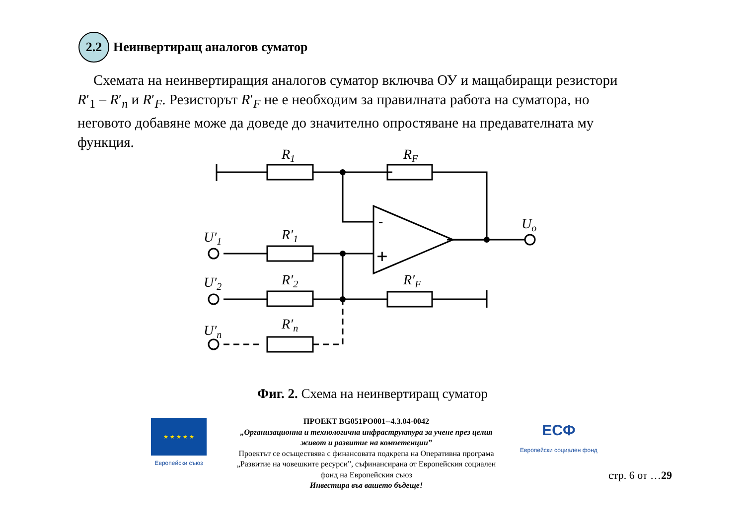2.2
Неинвертиращ аналогов суматор
Схемата на неинвертиращия аналогов суматор включва ОУ и мащабиращи резистори R′<sub>1</sub> – R′<sub>n</sub> и R′<sub>F</sub>. Резисторът R′<sub>F</sub> не е необходим за правилната работа на суматора, но неговото добавяне може да доведе до значително опростяване на предавателната му функция.
R1
RF
R′1
R′2
R′n
R′F
U′1
U′2
U′n
Uo
-
+
Фиг. 2. Схема на неинвертиращ суматор
★ ★ ★ ★ ★
Европейски съюз
ПРОЕКТ BG051PO001--4.3.04-0042
„Организационна и технологична инфраструктура за учене през целия живот и развитие на компетенции”
Проектът се осъществява с финансовата подкрепа на Оперативна програма „Развитие на човешките ресурси”, съфинансирана от Европейския социален фонд на Европейския съюз
Инвестира във вашето бъдеще!
ЕСФ
Европейски социален фонд
стр. 6 от …29